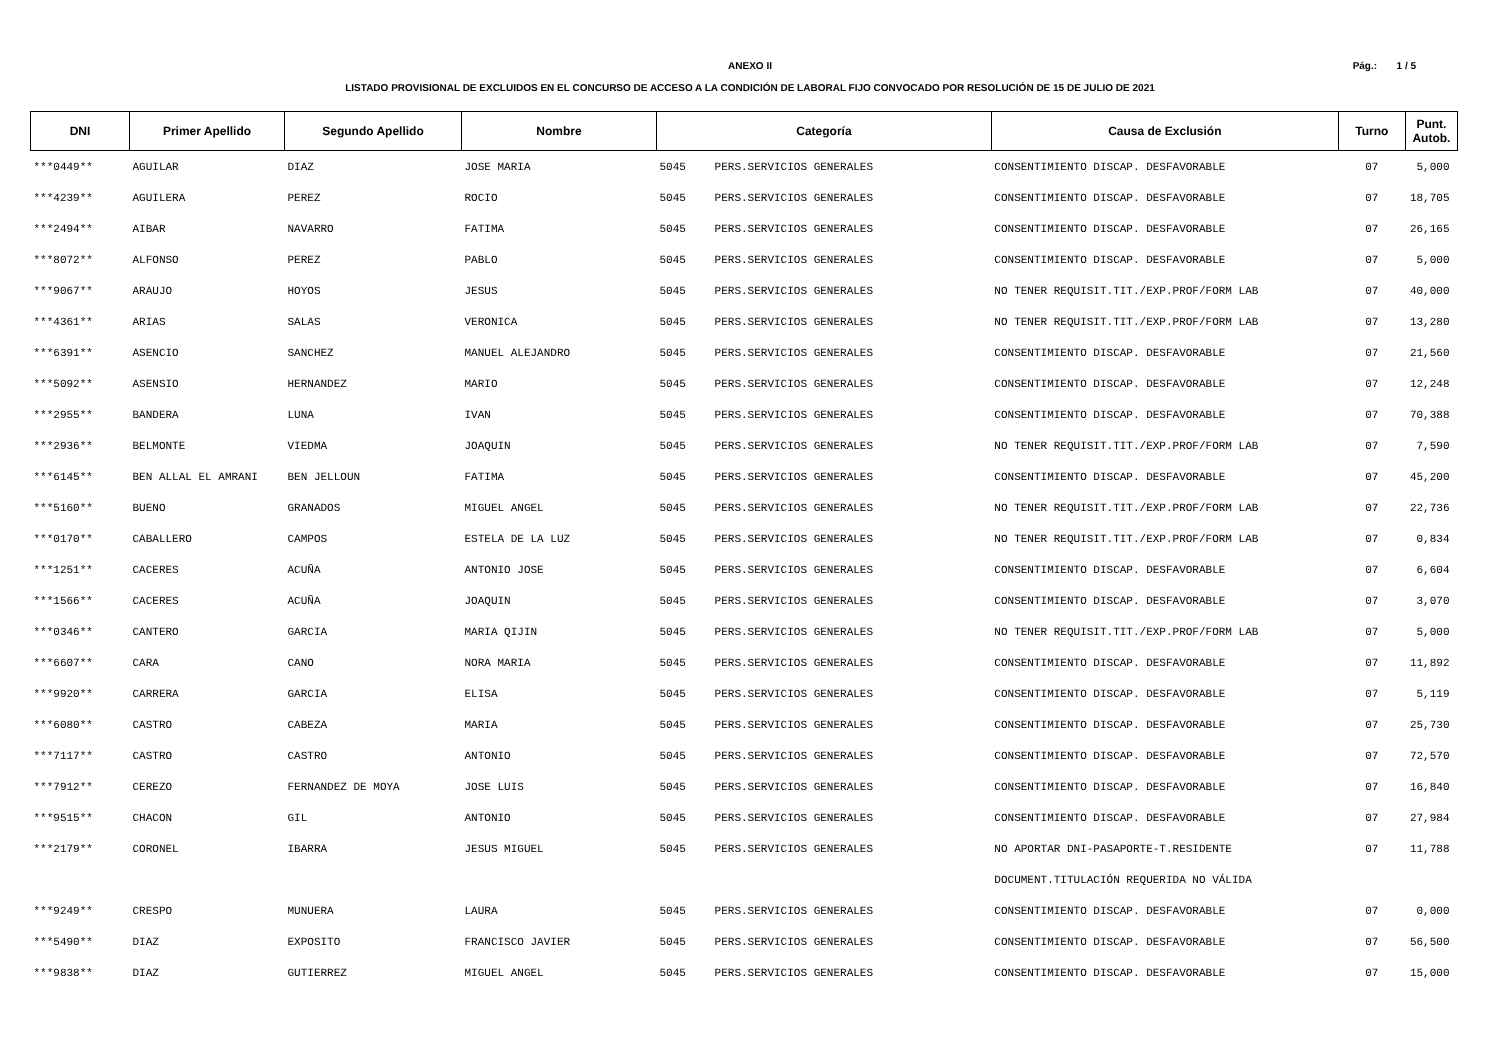ANEXO II
LISTADO PROVISIONAL DE EXCLUIDOS EN EL CONCURSO DE ACCESO A LA CONDICIÓN DE LABORAL FIJO CONVOCADO POR RESOLUCIÓN DE 15 DE JULIO DE 2021
Pág.: 1 / 5
| DNI | Primer Apellido | Segundo Apellido | Nombre | Categoría | | Causa de Exclusión | Turno | Punt. Autob. |
| --- | --- | --- | --- | --- | --- | --- | --- | --- |
| ***0449** | AGUILAR | DIAZ | JOSE MARIA | 5045 | PERS.SERVICIOS GENERALES | CONSENTIMIENTO DISCAP. DESFAVORABLE | 07 | 5,000 |
| ***4239** | AGUILERA | PEREZ | ROCIO | 5045 | PERS.SERVICIOS GENERALES | CONSENTIMIENTO DISCAP. DESFAVORABLE | 07 | 18,705 |
| ***2494** | AIBAR | NAVARRO | FATIMA | 5045 | PERS.SERVICIOS GENERALES | CONSENTIMIENTO DISCAP. DESFAVORABLE | 07 | 26,165 |
| ***8072** | ALFONSO | PEREZ | PABLO | 5045 | PERS.SERVICIOS GENERALES | CONSENTIMIENTO DISCAP. DESFAVORABLE | 07 | 5,000 |
| ***9067** | ARAUJO | HOYOS | JESUS | 5045 | PERS.SERVICIOS GENERALES | NO TENER REQUISIT.TIT./EXP.PROF/FORM LAB | 07 | 40,000 |
| ***4361** | ARIAS | SALAS | VERONICA | 5045 | PERS.SERVICIOS GENERALES | NO TENER REQUISIT.TIT./EXP.PROF/FORM LAB | 07 | 13,280 |
| ***6391** | ASENCIO | SANCHEZ | MANUEL ALEJANDRO | 5045 | PERS.SERVICIOS GENERALES | CONSENTIMIENTO DISCAP. DESFAVORABLE | 07 | 21,560 |
| ***5092** | ASENSIO | HERNANDEZ | MARIO | 5045 | PERS.SERVICIOS GENERALES | CONSENTIMIENTO DISCAP. DESFAVORABLE | 07 | 12,248 |
| ***2955** | BANDERA | LUNA | IVAN | 5045 | PERS.SERVICIOS GENERALES | CONSENTIMIENTO DISCAP. DESFAVORABLE | 07 | 70,388 |
| ***2936** | BELMONTE | VIEDMA | JOAQUIN | 5045 | PERS.SERVICIOS GENERALES | NO TENER REQUISIT.TIT./EXP.PROF/FORM LAB | 07 | 7,590 |
| ***6145** | BEN ALLAL EL AMRANI | BEN JELLOUN | FATIMA | 5045 | PERS.SERVICIOS GENERALES | CONSENTIMIENTO DISCAP. DESFAVORABLE | 07 | 45,200 |
| ***5160** | BUENO | GRANADOS | MIGUEL ANGEL | 5045 | PERS.SERVICIOS GENERALES | NO TENER REQUISIT.TIT./EXP.PROF/FORM LAB | 07 | 22,736 |
| ***0170** | CABALLERO | CAMPOS | ESTELA DE LA LUZ | 5045 | PERS.SERVICIOS GENERALES | NO TENER REQUISIT.TIT./EXP.PROF/FORM LAB | 07 | 0,834 |
| ***1251** | CACERES | ACUÑA | ANTONIO JOSE | 5045 | PERS.SERVICIOS GENERALES | CONSENTIMIENTO DISCAP. DESFAVORABLE | 07 | 6,604 |
| ***1566** | CACERES | ACUÑA | JOAQUIN | 5045 | PERS.SERVICIOS GENERALES | CONSENTIMIENTO DISCAP. DESFAVORABLE | 07 | 3,070 |
| ***0346** | CANTERO | GARCIA | MARIA QIJIN | 5045 | PERS.SERVICIOS GENERALES | NO TENER REQUISIT.TIT./EXP.PROF/FORM LAB | 07 | 5,000 |
| ***6607** | CARA | CANO | NORA MARIA | 5045 | PERS.SERVICIOS GENERALES | CONSENTIMIENTO DISCAP. DESFAVORABLE | 07 | 11,892 |
| ***9920** | CARRERA | GARCIA | ELISA | 5045 | PERS.SERVICIOS GENERALES | CONSENTIMIENTO DISCAP. DESFAVORABLE | 07 | 5,119 |
| ***6080** | CASTRO | CABEZA | MARIA | 5045 | PERS.SERVICIOS GENERALES | CONSENTIMIENTO DISCAP. DESFAVORABLE | 07 | 25,730 |
| ***7117** | CASTRO | CASTRO | ANTONIO | 5045 | PERS.SERVICIOS GENERALES | CONSENTIMIENTO DISCAP. DESFAVORABLE | 07 | 72,570 |
| ***7912** | CEREZO | FERNANDEZ DE MOYA | JOSE LUIS | 5045 | PERS.SERVICIOS GENERALES | CONSENTIMIENTO DISCAP. DESFAVORABLE | 07 | 16,840 |
| ***9515** | CHACON | GIL | ANTONIO | 5045 | PERS.SERVICIOS GENERALES | CONSENTIMIENTO DISCAP. DESFAVORABLE | 07 | 27,984 |
| ***2179** | CORONEL | IBARRA | JESUS MIGUEL | 5045 | PERS.SERVICIOS GENERALES | NO APORTAR DNI-PASAPORTE-T.RESIDENTE | 07 | 11,788 |
| | | | | | | DOCUMENT.TITULACIÓN REQUERIDA NO VÁLIDA | | |
| ***9249** | CRESPO | MUNUERA | LAURA | 5045 | PERS.SERVICIOS GENERALES | CONSENTIMIENTO DISCAP. DESFAVORABLE | 07 | 0,000 |
| ***5490** | DIAZ | EXPOSITO | FRANCISCO JAVIER | 5045 | PERS.SERVICIOS GENERALES | CONSENTIMIENTO DISCAP. DESFAVORABLE | 07 | 56,500 |
| ***9838** | DIAZ | GUTIERREZ | MIGUEL ANGEL | 5045 | PERS.SERVICIOS GENERALES | CONSENTIMIENTO DISCAP. DESFAVORABLE | 07 | 15,000 |